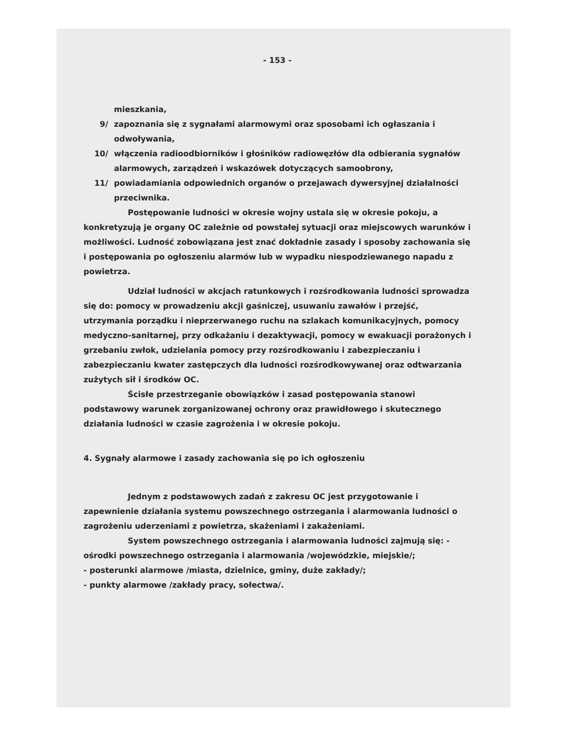- 153 -
mieszkania,
9/ zapoznania się z sygnałami alarmowymi oraz sposobami ich ogłaszania i odwoływania,
10/ włączenia radioodbiorników i głośników radiowęzłów dla odbierania sygnałów alarmowych, zarządzeń i wskazówek dotyczących samoobrony,
11/ powiadamiania odpowiednich organów o przejawach dywersyjnej działalności przeciwnika.
Postępowanie ludności w okresie wojny ustala się w okresie pokoju, a konkretyzują je organy OC zależnie od powstałej sytuacji oraz miejscowych warunków i możliwości. Ludność zobowiązana jest znać dokładnie zasady i sposoby zachowania się i postępowania po ogłoszeniu alarmów lub w wypadku niespodziewanego napadu z powietrza.
Udział ludności w akcjach ratunkowych i rozśrodkowania ludności sprowadza się do: pomocy w prowadzeniu akcji gaśniczej, usuwaniu zawałów i przejść, utrzymania porządku i nieprzerwanego ruchu na szlakach komunikacyjnych, pomocy medyczno-sanitarnej, przy odkażaniu i dezaktywacji, pomocy w ewakuacji porażonych i grzebaniu zwłok, udzielania pomocy przy rozśrodkowaniu i zabezpieczaniu i zabezpieczaniu kwater zastępczych dla ludności rozśrodkowywanej oraz odtwarzania zużytych sił i środków OC.
Ścisłe przestrzeganie obowiązków i zasad postępowania stanowi podstawowy warunek zorganizowanej ochrony oraz prawidłowego i skutecznego działania ludności w czasie zagrożenia i w okresie pokoju.
4. Sygnały alarmowe i zasady zachowania się po ich ogłoszeniu
Jednym z podstawowych zadań z zakresu OC jest przygotowanie i zapewnienie działania systemu powszechnego ostrzegania i alarmowania ludności o zagrożeniu uderzeniami z powietrza, skażeniami i zakażeniami.
System powszechnego ostrzegania i alarmowania ludności zajmują się: - ośrodki powszechnego ostrzegania i alarmowania /wojewódzkie, miejskie/;
- posterunki alarmowe /miasta, dzielnice, gminy, duże zakłady/;
- punkty alarmowe /zakłady pracy, sołectwa/.